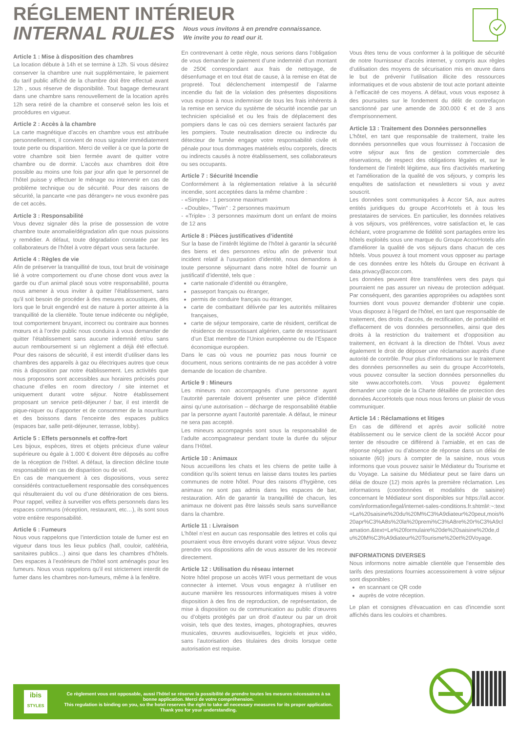RÉGLEMENT INTÉRIEUR
INTERNAL RULES
Nous vous invitons à en prendre connaissance.
We invite you to read our it.
Article 1 : Mise à disposition des chambres
La location débute à 14h et se termine à 12h. Si vous désirez conserver la chambre une nuit supplémentaire, le paiement du tarif public affiché de la chambre doit être effectué avant 12h , sous réserve de disponibilité. Tout bagage demeurant dans une chambre sans renouvellement de la location après 12h sera retiré de la chambre et conservé selon les lois et procédures en vigueur.
Article 2 : Accès à la chambre
La carte magnétique d’accès en chambre vous est attribuée personnellement, il convient de nous signaler immédiatement toute perte ou disparition. Merci de veiller à ce que la porte de votre chambre soit bien fermée avant de quitter votre chambre ou de dormir. L’accès aux chambres doit être possible au moins une fois par jour afin que le personnel de l’hôtel puisse y effectuer le ménage ou intervenir en cas de problème technique ou de sécurité. Pour des raisons de sécurité, la pancarte «ne pas déranger» ne vous exonère pas de cet accès.
Article 3 : Responsabilité
Vous devez signaler dès la prise de possession de votre chambre toute anomalie/dégradation afin que nous puissions y remédier. A défaut, toute dégradation constatée par les collaborateurs de l’hôtel à votre départ vous sera facturée.
Article 4 : Règles de vie
Afin de préserver la tranquillité de tous, tout bruit de voisinage lié à votre comportement ou d’une chose dont vous avez la garde ou d’un animal placé sous votre responsabilité, pourra nous amener à vous inviter à quitter l’établissement, sans qu’il soit besoin de procéder à des mesures acoustiques, dès lors que le bruit engendré est de nature à porter atteinte à la tranquillité de la clientèle. Toute tenue indécente ou négligée, tout comportement bruyant, incorrect ou contraire aux bonnes mœurs et à l’ordre public nous conduira à vous demander de quitter l’établissement sans aucune indemnité et/ou sans aucun remboursement si un règlement a déjà été effectué. Pour des raisons de sécurité, il est interdit d’utiliser dans les chambres des appareils à gaz ou électriques autres que ceux mis à disposition par notre établissement. Les activités que nous proposons sont accessibles aux horaires précisés pour chacune d’elles en room directory / site internet et uniquement durant votre séjour. Notre établissement proposant un service petit-déjeuner / bar, il est interdit de pique-niquer ou d’apporter et de consommer de la nourriture et des boissons dans l’enceinte des espaces publics (espaces bar, salle petit-déjeuner, terrasse, lobby).
Article 5 : Effets personnels et coffre-fort
Les bijoux, espèces, titres et objets précieux d'une valeur supérieure ou égale à 1.000 € doivent être déposés au coffre de la réception de l'Hôtel. A défaut, la direction décline toute responsabilité en cas de disparition ou de vol.
En cas de manquement à ces dispositions, vous serez considérés contractuellement responsable des conséquences qui résulteraient du vol ou d’une détérioration de ces biens. Pour rappel, veillez à surveiller vos effets personnels dans les espaces communs (réception, restaurant, etc…), ils sont sous votre entière responsabilité.
Article 6 : Fumeurs
Nous vous rappelons que l’interdiction totale de fumer est en vigueur dans tous les lieux publics (hall, couloir, cafétéria, sanitaires publics…) ainsi que dans les chambres d’hôtels. Des espaces à l’extérieurs de l’hôtel sont aménagés pour les fumeurs. Nous vous rappelons qu’il est strictement interdit de fumer dans les chambres non-fumeurs, même à la fenêtre.
En contrevenant à cette règle, nous serions dans l’obligation de vous demander le paiement d’une indemnité d’un montant de 250€ correspondant aux frais de nettoyage, de désenfumage et en tout état de cause, à la remise en état de propreté. Tout déclenchement intempestif de l’alarme incendie du fait de la violation des présentes dispositions vous expose à nous indemniser de tous les frais inhérents à la remise en service du système de sécurité incendie par un technicien spécialisé et ou les frais de déplacement des pompiers dans le cas où ces derniers seraient facturés par les pompiers. Toute neutralisation directe ou indirecte du détecteur de fumée engage votre responsabilité civile et pénale pour tous dommages matériels et/ou corporels, directs ou indirects causés à notre établissement, ses collaborateurs ou ses occupants.
Article 7 : Sécurité Incendie
Conformément à la réglementation relative à la sécurité incendie, sont acceptées dans la même chambre :
- «Simple» : 1 personne maximum
- «Double», "Twin" : 2 personnes maximum
- «Triple» : 3 personnes maximum dont un enfant de moins de 12 ans
Article 8 : Pièces justificatives d’identité
Sur la base de l’intérêt légitime de l’hôtel à garantir la sécurité des biens et des personnes et/ou afin de prévenir tout incident relatif à l’usurpation d’identité, nous demandons à toute personne séjournant dans notre hôtel de fournir un justificatif d’identité, tels que :
carte nationale d’identité ou étrangère,
passeport français ou étranger,
permis de conduire français ou étranger,
carte de combattant délivrée par les autorités militaires françaises,
carte de séjour temporaire, carte de résident, certificat de résidence de ressortissant algérien, carte de ressortissant d’un Etat membre de l’Union européenne ou de l’Espace économique européen.
Dans le cas où vous ne pourriez pas nous fournir ce document, nous serions contraints de ne pas accéder à votre demande de location de chambre.
Article 9 : Mineurs
Les mineurs non accompagnés d’une personne ayant l’autorité parentale doivent présenter une pièce d’identité ainsi qu’une autorisation – décharge de responsabilité établie par la personne ayant l’autorité parentale. A défaut, le mineur ne sera pas accepté.
Les mineurs accompagnés sont sous la responsabilité de l’adulte accompagnateur pendant toute la durée du séjour dans l’Hôtel.
Article 10 : Animaux
Nous accueillons les chats et les chiens de petite taille à condition qu’ils soient tenus en laisse dans toutes les parties communes de notre hôtel. Pour des raisons d’hygiène, ces animaux ne sont pas admis dans les espaces de bar, restauration. Afin de garantir la tranquillité de chacun, les animaux ne doivent pas être laissés seuls sans surveillance dans la chambre.
Article 11 : Livraison
L’hôtel n’est en aucun cas responsable des lettres et colis qui pourraient vous être envoyés durant votre séjour. Vous devez prendre vos dispositions afin de vous assurer de les recevoir directement.
Article 12 : Utilisation du réseau internet
Notre hôtel propose un accès WIFI vous permettant de vous connecter à internet. Vous vous engagez à n’utiliser en aucune manière les ressources informatiques mises à votre disposition à des fins de reproduction, de représentation, de mise à disposition ou de communication au public d’œuvres ou d’objets protégés par un droit d’auteur ou par un droit voisin, tels que des textes, images, photographies, œuvres musicales, œuvres audiovisuelles, logiciels et jeux vidéo, sans l’autorisation des titulaires des droits lorsque cette autorisation est requise.
Vous êtes tenu de vous conformer à la politique de sécurité de notre fournisseur d’accès internet, y compris aux règles d’utilisation des moyens de sécurisation mis en œuvre dans le but de prévenir l’utilisation illicite des ressources informatiques et de vous abstenir de tout acte portant atteinte à l’efficacité de ces moyens. A défaut, vous vous exposez à des poursuites sur le fondement du délit de contrefaçon sanctionné par une amende de 300.000 € et de 3 ans d'emprisonnement.
Article 13 : Traitement des Données personnelles
L'hôtel, en tant que responsable de traitement, traite les données personnelles que vous fournissez à l'occasion de votre séjour aux fins de gestion commerciale des réservations, de respect des obligations légales et, sur le fondement de l'intérêt légitime, aux fins d'activités marketing et l'amélioration de la qualité de vos séjours, y compris les enquêtes de satisfaction et newsletters si vous y avez souscrit.
Les données sont communiquées à Accor SA, aux autres entités juridiques du groupe AccorHotels et à tous les prestataires de services. En particulier, les données relatives à vos séjours, vos préférences, votre satisfaction et, le cas échéant, votre programme de fidélité sont partagées entre les hôtels exploités sous une marque du Groupe AccorHotels afin d'améliorer la qualité de vos séjours dans chacun de ces hôtels. Vous pouvez à tout moment vous opposer au partage de ces données entre les hôtels du Groupe en écrivant à data.privacy@accor.com.
Les données peuvent être transférées vers des pays qui pourraient ne pas assurer un niveau de protection adéquat. Par conséquent, des garanties appropriées ou adaptées sont fournies dont vous pouvez demander d'obtenir une copie. Vous disposez à l'égard de l'hôtel, en tant que responsable de traitement, des droits d'accès, de rectification, de portabilité et d'effacement de vos données personnelles, ainsi que des droits à la restriction du traitement et d'opposition au traitement, en écrivant à la direction de l'hôtel. Vous avez également le droit de déposer une réclamation auprès d'une autorité de contrôle. Pour plus d'informations sur le traitement des données personnelles au sein du groupe AccorHotels, vous pouvez consulter la section données personnelles du site www.accorhotels.com. Vous pouvez également demander une copie de la Charte détaillée de protection des données AccorHotels que nous nous ferons un plaisir de vous communiquer.
Article 14 : Réclamations et litiges
En cas de différend et après avoir sollicité notre établissement ou le service client de la société Accor pour tenter de résoudre ce différend à l’amiable, et en cas de réponse négative ou d’absence de réponse dans un délai de soixante (60) jours à compter de la saisine, nous vous informons que vous pouvez saisir le Médiateur du Tourisme et du Voyage. La saisine du Médiateur peut se faire dans un délai de douze (12) mois après la première réclamation. Les informations (coordonnées et modalités de saisine) concernant le Médiateur sont disponibles sur https://all.accor.com/information/legal/internet-sales-conditions.fr.shtml#:~:text=La%20saisine%20du%20M%C3%A9diateur%20peut,mois%20apr%C3%A8s%20la%20premi%C3%A8re%20r%C3%A9clamation.&text=Le%20formulaire%20de%20saisine%20de,du%20M%C3%A9diateur%20Tourisme%20et%20Voyage.
INFORMATIONS DIVERSES
Nous informons notre aimable clientèle que l'ensemble des tarifs des prestations fournies accessoirement à votre séjour sont disponibles :
en scannant ce QR code
auprès de votre réception.
Le plan et consignes d'évacuation en cas d'incendie sont affichés dans les couloirs et chambres.
ibis
STYLES
Ce règlement vous est opposable, aussi l'hôtel se réserve la possibilité de prendre toutes les mesures nécessaires à sa bonne application. Merci de votre compréhension.
This regulation is binding on you, so the hotel reserves the right to take all necessary measures for its proper application. Thank you for your understanding.